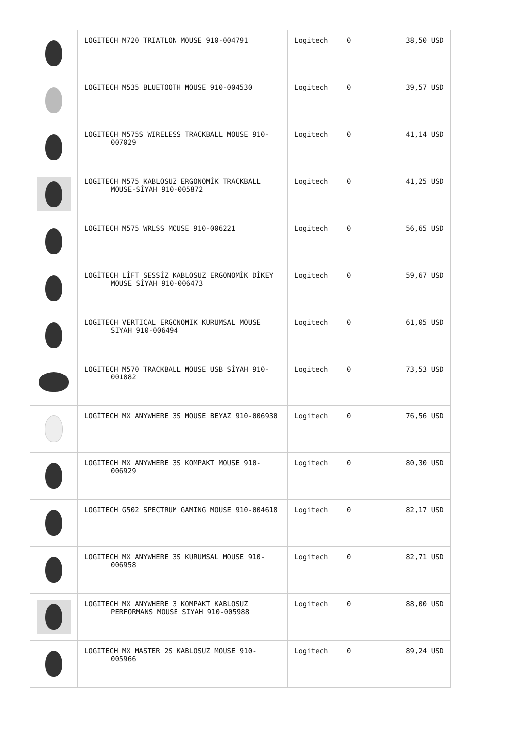| | LOGITECH M720 TRIATLON MOUSE 910-004791 | Logitech | 0 | 38,50 USD |
| | LOGITECH M535 BLUETOOTH MOUSE 910-004530 | Logitech | 0 | 39,57 USD |
| | LOGITECH M575S WIRELESS TRACKBALL MOUSE 910-007029 | Logitech | 0 | 41,14 USD |
| | LOGITECH M575 KABLOSUZ ERGONOMİK TRACKBALL MOUSE-SİYAH 910-005872 | Logitech | 0 | 41,25 USD |
| | LOGITECH M575 WRLSS MOUSE 910-006221 | Logitech | 0 | 56,65 USD |
| | LOGİTECH LİFT SESSİZ KABLOSUZ ERGONOMİK DİKEY MOUSE SİYAH 910-006473 | Logitech | 0 | 59,67 USD |
| | LOGITECH VERTICAL ERGONOMIK KURUMSAL MOUSE SIYAH 910-006494 | Logitech | 0 | 61,05 USD |
| | LOGITECH M570 TRACKBALL MOUSE USB SİYAH 910-001882 | Logitech | 0 | 73,53 USD |
| | LOGİTECH MX ANYWHERE 3S MOUSE BEYAZ 910-006930 | Logitech | 0 | 76,56 USD |
| | LOGITECH MX ANYWHERE 3S KOMPAKT MOUSE 910-006929 | Logitech | 0 | 80,30 USD |
| | LOGITECH G502 SPECTRUM GAMING MOUSE 910-004618 | Logitech | 0 | 82,17 USD |
| | LOGITECH MX ANYWHERE 3S KURUMSAL MOUSE 910-006958 | Logitech | 0 | 82,71 USD |
| | LOGITECH MX ANYWHERE 3 KOMPAKT KABLOSUZ PERFORMANS MOUSE SIYAH 910-005988 | Logitech | 0 | 88,00 USD |
| | LOGITECH MX MASTER 2S KABLOSUZ MOUSE 910-005966 | Logitech | 0 | 89,24 USD |